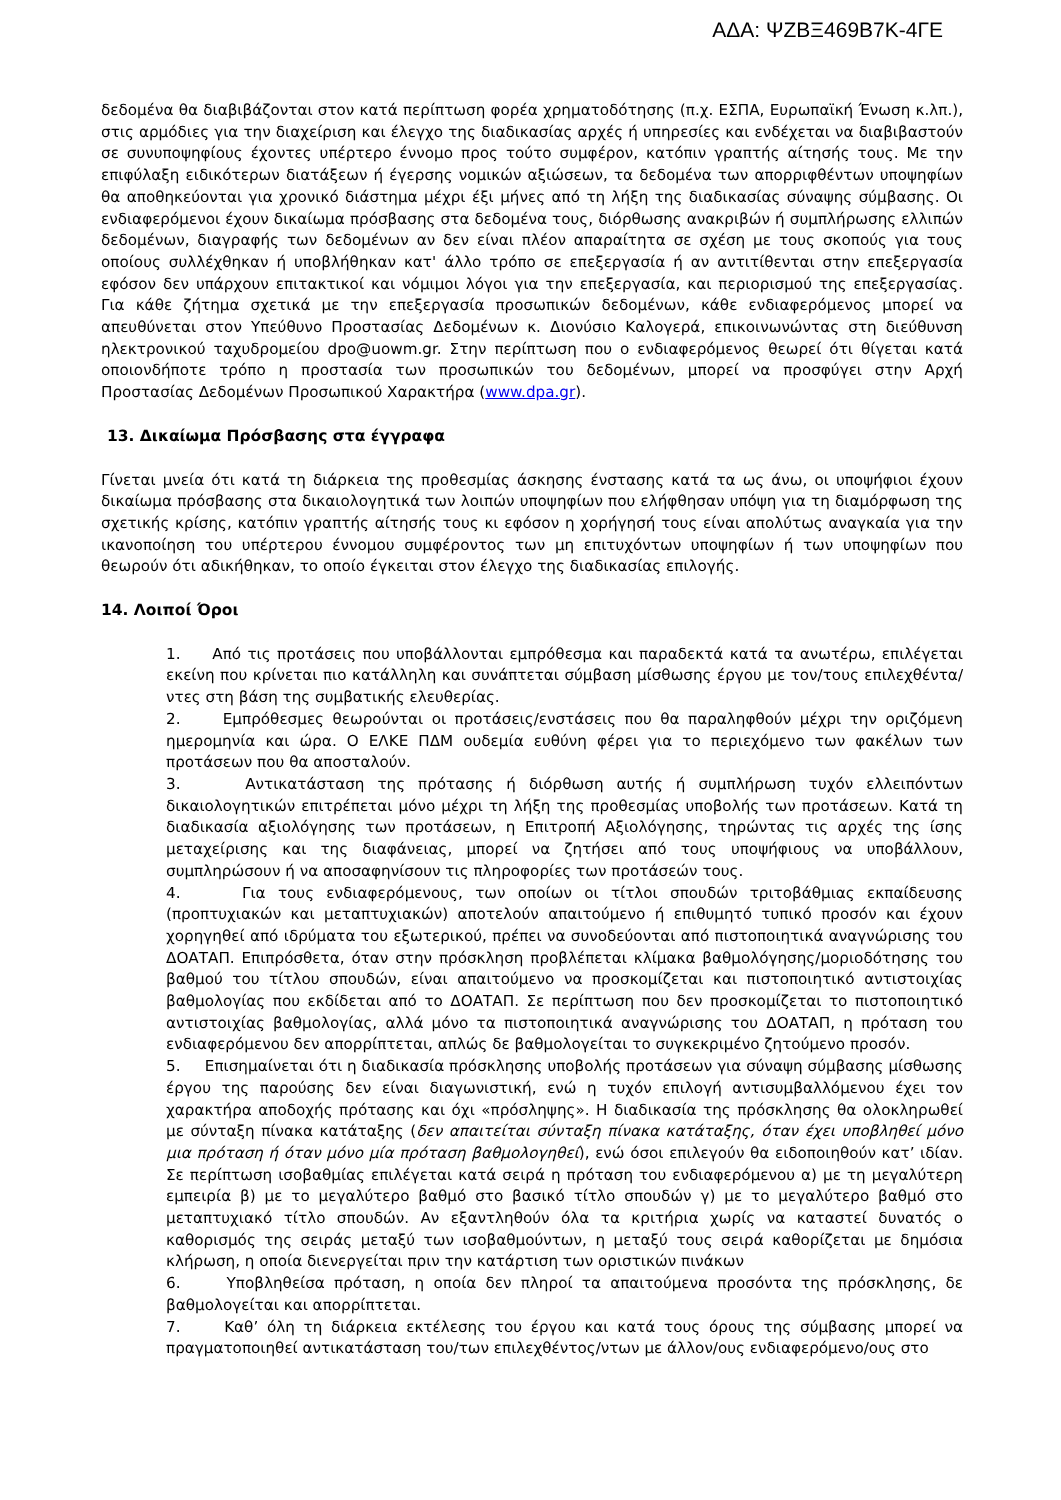ΑΔΑ: ΨΖΒΞ469Β7Κ-4ΓΕ
δεδομένα θα διαβιβάζονται στον κατά περίπτωση φορέα χρηματοδότησης (π.χ. ΕΣΠΑ, Ευρωπαϊκή Ένωση κ.λπ.), στις αρμόδιες για την διαχείριση και έλεγχο της διαδικασίας αρχές ή υπηρεσίες και ενδέχεται να διαβιβαστούν σε συνυποψηφίους έχοντες υπέρτερο έννομο προς τούτο συμφέρον, κατόπιν γραπτής αίτησής τους. Με την επιφύλαξη ειδικότερων διατάξεων ή έγερσης νομικών αξιώσεων, τα δεδομένα των απορριφθέντων υποψηφίων θα αποθηκεύονται για χρονικό διάστημα μέχρι έξι μήνες από τη λήξη της διαδικασίας σύναψης σύμβασης. Οι ενδιαφερόμενοι έχουν δικαίωμα πρόσβασης στα δεδομένα τους, διόρθωσης ανακριβών ή συμπλήρωσης ελλιπών δεδομένων, διαγραφής των δεδομένων αν δεν είναι πλέον απαραίτητα σε σχέση με τους σκοπούς για τους οποίους συλλέχθηκαν ή υποβλήθηκαν κατ' άλλο τρόπο σε επεξεργασία ή αν αντιτίθενται στην επεξεργασία εφόσον δεν υπάρχουν επιτακτικοί και νόμιμοι λόγοι για την επεξεργασία, και περιορισμού της επεξεργασίας. Για κάθε ζήτημα σχετικά με την επεξεργασία προσωπικών δεδομένων, κάθε ενδιαφερόμενος μπορεί να απευθύνεται στον Υπεύθυνο Προστασίας Δεδομένων κ. Διονύσιο Καλογερά, επικοινωνώντας στη διεύθυνση ηλεκτρονικού ταχυδρομείου dpo@uowm.gr. Στην περίπτωση που ο ενδιαφερόμενος θεωρεί ότι θίγεται κατά οποιονδήποτε τρόπο η προστασία των προσωπικών του δεδομένων, μπορεί να προσφύγει στην Αρχή Προστασίας Δεδομένων Προσωπικού Χαρακτήρα (www.dpa.gr).
13. Δικαίωμα Πρόσβασης στα έγγραφα
Γίνεται μνεία ότι κατά τη διάρκεια της προθεσμίας άσκησης ένστασης κατά τα ως άνω, οι υποψήφιοι έχουν δικαίωμα πρόσβασης στα δικαιολογητικά των λοιπών υποψηφίων που ελήφθησαν υπόψη για τη διαμόρφωση της σχετικής κρίσης, κατόπιν γραπτής αίτησής τους κι εφόσον η χορήγησή τους είναι απολύτως αναγκαία για την ικανοποίηση του υπέρτερου έννομου συμφέροντος των μη επιτυχόντων υποψηφίων ή των υποψηφίων που θεωρούν ότι αδικήθηκαν, το οποίο έγκειται στον έλεγχο της διαδικασίας επιλογής.
14. Λοιποί Όροι
1. Από τις προτάσεις που υποβάλλονται εμπρόθεσμα και παραδεκτά κατά τα ανωτέρω, επιλέγεται εκείνη που κρίνεται πιο κατάλληλη και συνάπτεται σύμβαση μίσθωσης έργου με τον/τους επιλεχθέντα/ντες στη βάση της συμβατικής ελευθερίας.
2. Εμπρόθεσμες θεωρούνται οι προτάσεις/ενστάσεις που θα παραληφθούν μέχρι την οριζόμενη ημερομηνία και ώρα. Ο ΕΛΚΕ ΠΔΜ ουδεμία ευθύνη φέρει για το περιεχόμενο των φακέλων των προτάσεων που θα αποσταλούν.
3. Αντικατάσταση της πρότασης ή διόρθωση αυτής ή συμπλήρωση τυχόν ελλειπόντων δικαιολογητικών επιτρέπεται μόνο μέχρι τη λήξη της προθεσμίας υποβολής των προτάσεων. Κατά τη διαδικασία αξιολόγησης των προτάσεων, η Επιτροπή Αξιολόγησης, τηρώντας τις αρχές της ίσης μεταχείρισης και της διαφάνειας, μπορεί να ζητήσει από τους υποψήφιους να υποβάλλουν, συμπληρώσουν ή να αποσαφηνίσουν τις πληροφορίες των προτάσεών τους.
4. Για τους ενδιαφερόμενους, των οποίων οι τίτλοι σπουδών τριτοβάθμιας εκπαίδευσης (προπτυχιακών και μεταπτυχιακών) αποτελούν απαιτούμενο ή επιθυμητό τυπικό προσόν και έχουν χορηγηθεί από ιδρύματα του εξωτερικού, πρέπει να συνοδεύονται από πιστοποιητικά αναγνώρισης του ΔΟΑΤΑΠ. Επιπρόσθετα, όταν στην πρόσκληση προβλέπεται κλίμακα βαθμολόγησης/μοριοδότησης του βαθμού του τίτλου σπουδών, είναι απαιτούμενο να προσκομίζεται και πιστοποιητικό αντιστοιχίας βαθμολογίας που εκδίδεται από το ΔΟΑΤΑΠ. Σε περίπτωση που δεν προσκομίζεται το πιστοποιητικό αντιστοιχίας βαθμολογίας, αλλά μόνο τα πιστοποιητικά αναγνώρισης του ΔΟΑΤΑΠ, η πρόταση του ενδιαφερόμενου δεν απορρίπτεται, απλώς δε βαθμολογείται το συγκεκριμένο ζητούμενο προσόν.
5. Επισημαίνεται ότι η διαδικασία πρόσκλησης υποβολής προτάσεων για σύναψη σύμβασης μίσθωσης έργου της παρούσης δεν είναι διαγωνιστική, ενώ η τυχόν επιλογή αντισυμβαλλόμενου έχει τον χαρακτήρα αποδοχής πρότασης και όχι «πρόσληψης». Η διαδικασία της πρόσκλησης θα ολοκληρωθεί με σύνταξη πίνακα κατάταξης (δεν απαιτείται σύνταξη πίνακα κατάταξης, όταν έχει υποβληθεί μόνο μια πρόταση ή όταν μόνο μία πρόταση βαθμολογηθεί), ενώ όσοι επιλεγούν θα ειδοποιηθούν κατ’ ιδίαν. Σε περίπτωση ισοβαθμίας επιλέγεται κατά σειρά η πρόταση του ενδιαφερόμενου α) με τη μεγαλύτερη εμπειρία β) με το μεγαλύτερο βαθμό στο βασικό τίτλο σπουδών γ) με το μεγαλύτερο βαθμό στο μεταπτυχιακό τίτλο σπουδών. Αν εξαντληθούν όλα τα κριτήρια χωρίς να καταστεί δυνατός ο καθορισμός της σειράς μεταξύ των ισοβαθμούντων, η μεταξύ τους σειρά καθορίζεται με δημόσια κλήρωση, η οποία διενεργείται πριν την κατάρτιση των οριστικών πινάκων
6. Υποβληθείσα πρόταση, η οποία δεν πληροί τα απαιτούμενα προσόντα της πρόσκλησης, δε βαθμολογείται και απορρίπτεται.
7. Καθ’ όλη τη διάρκεια εκτέλεσης του έργου και κατά τους όρους της σύμβασης μπορεί να πραγματοποιηθεί αντικατάσταση του/των επιλεχθέντος/ντων με άλλον/ους ενδιαφερόμενο/ους στο